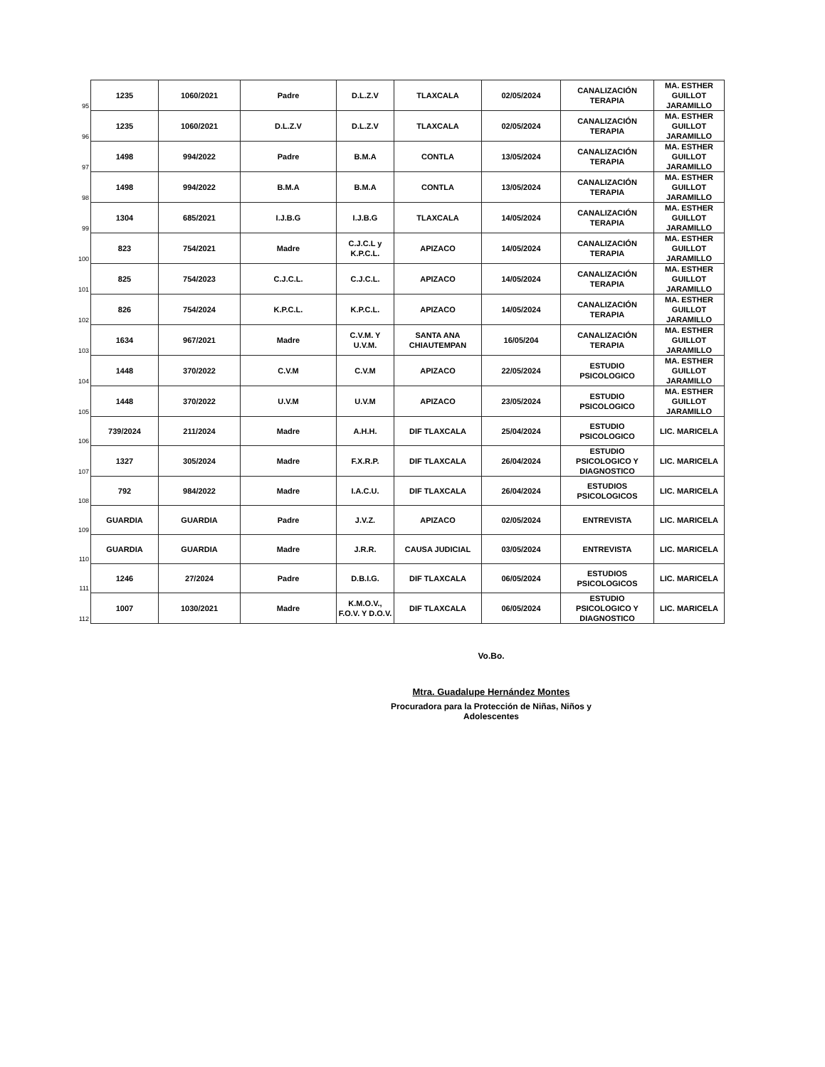| 95 | 1235 | 1060/2021 | Padre | D.L.Z.V | TLAXCALA | 02/05/2024 | CANALIZACIÓN TERAPIA | MA. ESTHER GUILLOT JARAMILLO |
| 96 | 1235 | 1060/2021 | D.L.Z.V | D.L.Z.V | TLAXCALA | 02/05/2024 | CANALIZACIÓN TERAPIA | MA. ESTHER GUILLOT JARAMILLO |
| 97 | 1498 | 994/2022 | Padre | B.M.A | CONTLA | 13/05/2024 | CANALIZACIÓN TERAPIA | MA. ESTHER GUILLOT JARAMILLO |
| 98 | 1498 | 994/2022 | B.M.A | B.M.A | CONTLA | 13/05/2024 | CANALIZACIÓN TERAPIA | MA. ESTHER GUILLOT JARAMILLO |
| 99 | 1304 | 685/2021 | I.J.B.G | I.J.B.G | TLAXCALA | 14/05/2024 | CANALIZACIÓN TERAPIA | MA. ESTHER GUILLOT JARAMILLO |
| 100 | 823 | 754/2021 | Madre | C.J.C.L y K.P.C.L. | APIZACO | 14/05/2024 | CANALIZACIÓN TERAPIA | MA. ESTHER GUILLOT JARAMILLO |
| 101 | 825 | 754/2023 | C.J.C.L. | C.J.C.L. | APIZACO | 14/05/2024 | CANALIZACIÓN TERAPIA | MA. ESTHER GUILLOT JARAMILLO |
| 102 | 826 | 754/2024 | K.P.C.L. | K.P.C.L. | APIZACO | 14/05/2024 | CANALIZACIÓN TERAPIA | MA. ESTHER GUILLOT JARAMILLO |
| 103 | 1634 | 967/2021 | Madre | C.V.M. Y U.V.M. | SANTA ANA CHIAUTEMPAN | 16/05/204 | CANALIZACIÓN TERAPIA | MA. ESTHER GUILLOT JARAMILLO |
| 104 | 1448 | 370/2022 | C.V.M | C.V.M | APIZACO | 22/05/2024 | ESTUDIO PSICOLOGICO | MA. ESTHER GUILLOT JARAMILLO |
| 105 | 1448 | 370/2022 | U.V.M | U.V.M | APIZACO | 23/05/2024 | ESTUDIO PSICOLOGICO | MA. ESTHER GUILLOT JARAMILLO |
| 106 | 739/2024 | 211/2024 | Madre | A.H.H. | DIF TLAXCALA | 25/04/2024 | ESTUDIO PSICOLOGICO | LIC. MARICELA |
| 107 | 1327 | 305/2024 | Madre | F.X.R.P. | DIF TLAXCALA | 26/04/2024 | ESTUDIO PSICOLOGICO Y DIAGNOSTICO | LIC. MARICELA |
| 108 | 792 | 984/2022 | Madre | I.A.C.U. | DIF TLAXCALA | 26/04/2024 | ESTUDIOS PSICOLOGICOS | LIC. MARICELA |
| 109 | GUARDIA | GUARDIA | Padre | J.V.Z. | APIZACO | 02/05/2024 | ENTREVISTA | LIC. MARICELA |
| 110 | GUARDIA | GUARDIA | Madre | J.R.R. | CAUSA JUDICIAL | 03/05/2024 | ENTREVISTA | LIC. MARICELA |
| 111 | 1246 | 27/2024 | Padre | D.B.I.G. | DIF TLAXCALA | 06/05/2024 | ESTUDIOS PSICOLOGICOS | LIC. MARICELA |
| 112 | 1007 | 1030/2021 | Madre | K.M.O.V., F.O.V. Y D.O.V. | DIF TLAXCALA | 06/05/2024 | ESTUDIO PSICOLOGICO Y DIAGNOSTICO | LIC. MARICELA |
Vo.Bo.
Mtra. Guadalupe Hernández Montes
Procuradora para la Protección de Niñas, Niños y Adolescentes